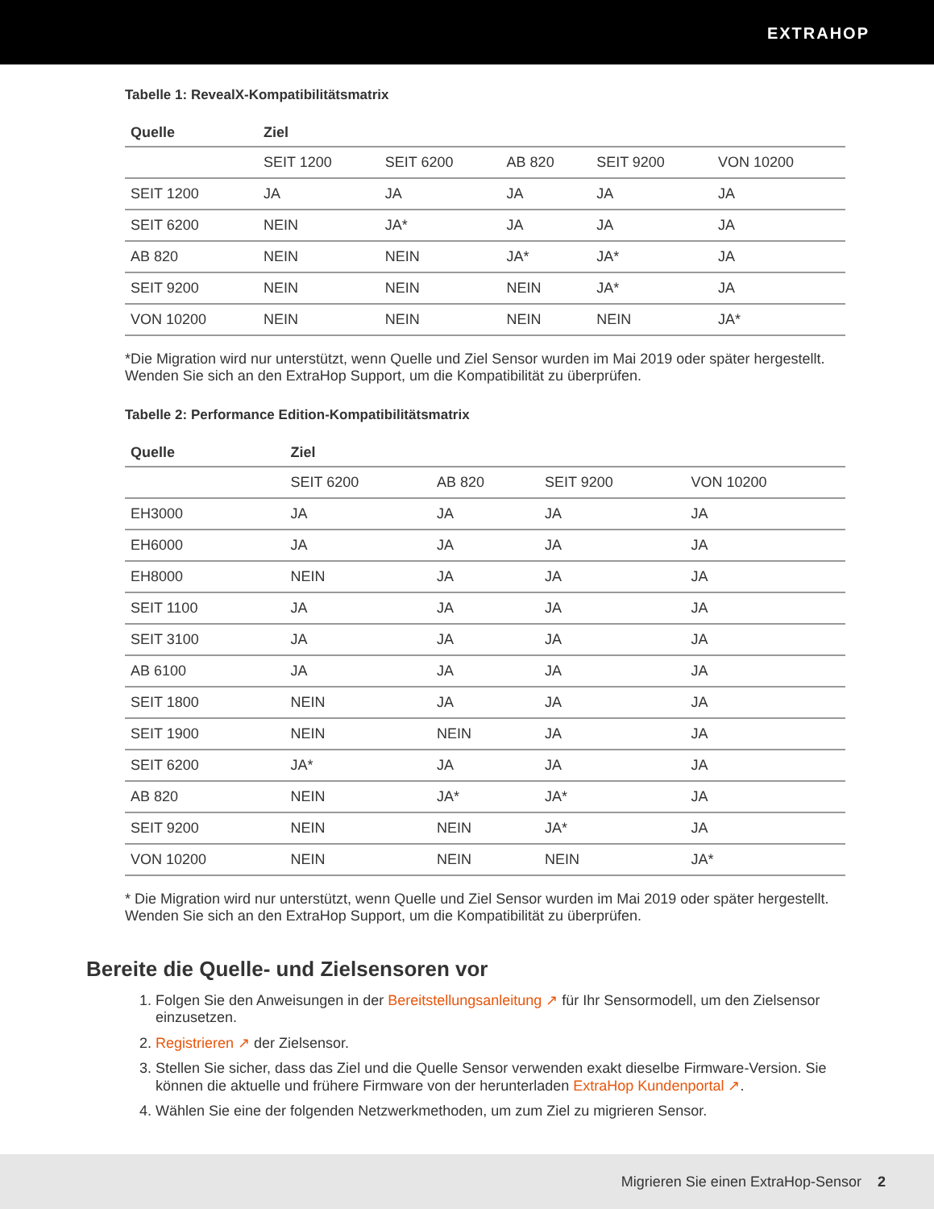EXTRAHOP
Tabelle 1: RevealX-Kompatibilitätsmatrix
| Quelle | Ziel | | | | |
| --- | --- | --- | --- | --- | --- |
| | SEIT 1200 | SEIT 6200 | AB 820 | SEIT 9200 | VON 10200 |
| SEIT 1200 | JA | JA | JA | JA | JA |
| SEIT 6200 | NEIN | JA* | JA | JA | JA |
| AB 820 | NEIN | NEIN | JA* | JA* | JA |
| SEIT 9200 | NEIN | NEIN | NEIN | JA* | JA |
| VON 10200 | NEIN | NEIN | NEIN | NEIN | JA* |
*Die Migration wird nur unterstützt, wenn Quelle und Ziel Sensor wurden im Mai 2019 oder später hergestellt. Wenden Sie sich an den ExtraHop Support, um die Kompatibilität zu überprüfen.
Tabelle 2: Performance Edition-Kompatibilitätsmatrix
| Quelle | Ziel | | | |
| --- | --- | --- | --- | --- |
| | SEIT 6200 | AB 820 | SEIT 9200 | VON 10200 |
| EH3000 | JA | JA | JA | JA |
| EH6000 | JA | JA | JA | JA |
| EH8000 | NEIN | JA | JA | JA |
| SEIT 1100 | JA | JA | JA | JA |
| SEIT 3100 | JA | JA | JA | JA |
| AB 6100 | JA | JA | JA | JA |
| SEIT 1800 | NEIN | JA | JA | JA |
| SEIT 1900 | NEIN | NEIN | JA | JA |
| SEIT 6200 | JA* | JA | JA | JA |
| AB 820 | NEIN | JA* | JA* | JA |
| SEIT 9200 | NEIN | NEIN | JA* | JA |
| VON 10200 | NEIN | NEIN | NEIN | JA* |
* Die Migration wird nur unterstützt, wenn Quelle und Ziel Sensor wurden im Mai 2019 oder später hergestellt. Wenden Sie sich an den ExtraHop Support, um die Kompatibilität zu überprüfen.
Bereite die Quelle- und Zielsensoren vor
1. Folgen Sie den Anweisungen in der Bereitstellungsanleitung ↗ für Ihr Sensormodell, um den Zielsensor einzusetzen.
2. Registrieren ↗ der Zielsensor.
3. Stellen Sie sicher, dass das Ziel und die Quelle Sensor verwenden exakt dieselbe Firmware-Version. Sie können die aktuelle und frühere Firmware von der herunterladen ExtraHop Kundenportal ↗.
4. Wählen Sie eine der folgenden Netzwerkmethoden, um zum Ziel zu migrieren Sensor.
Migrieren Sie einen ExtraHop-Sensor 2